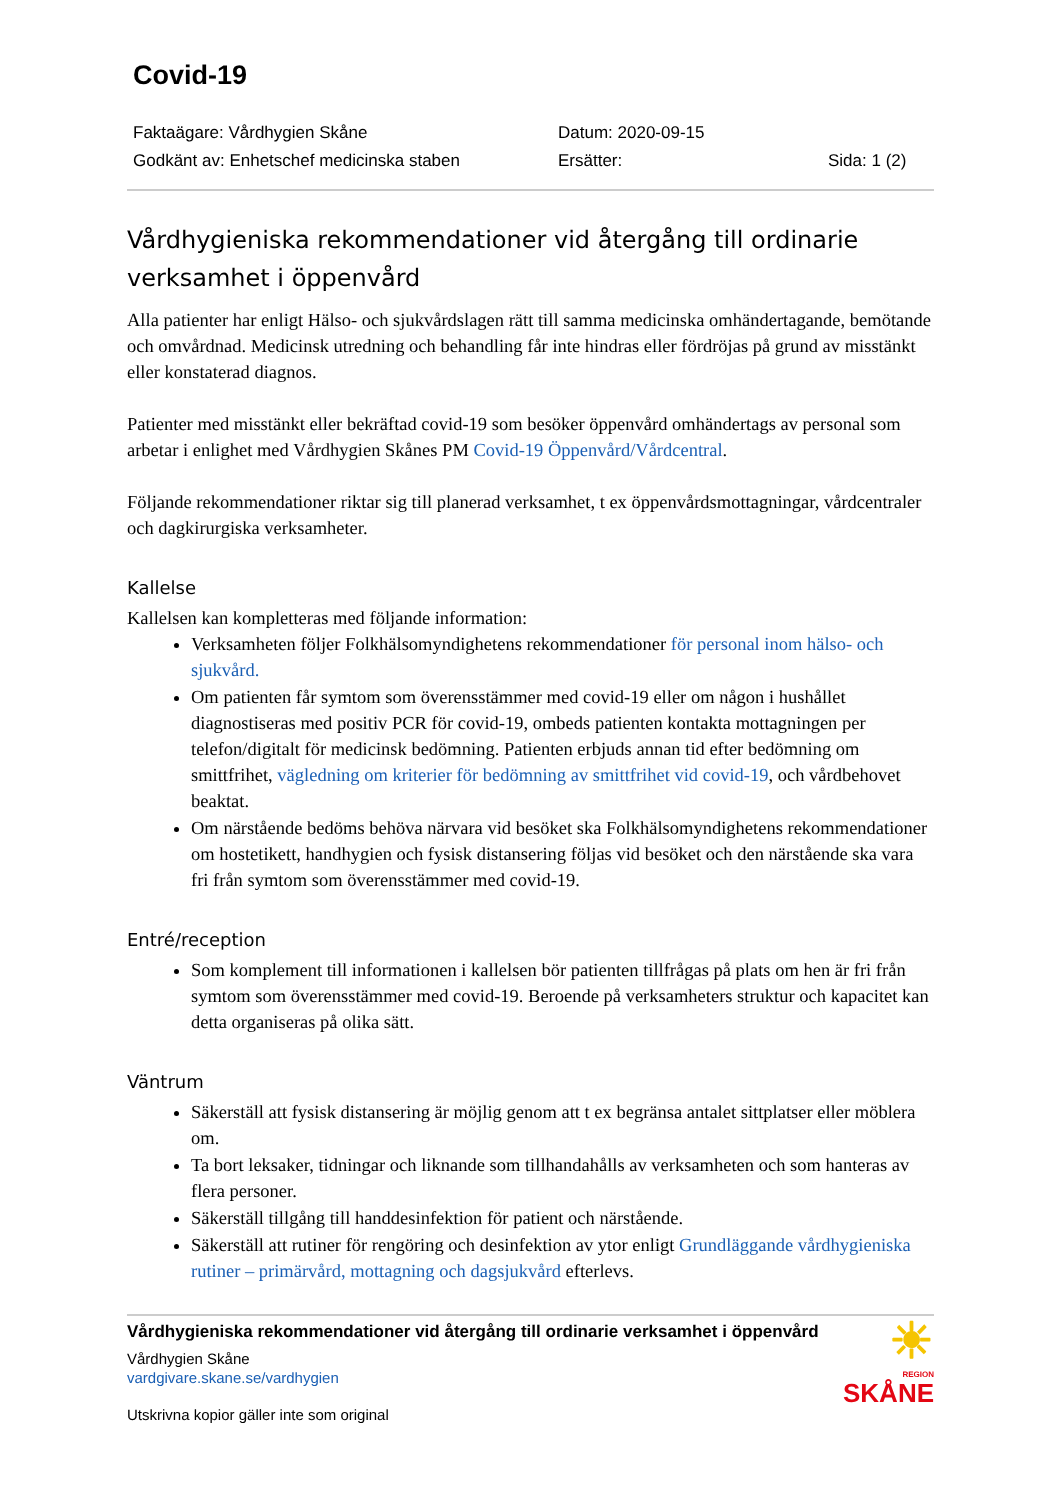Covid-19
Faktaägare: Vårdhygien Skåne
Datum: 2020-09-15
Godkänt av: Enhetschef medicinska staben
Ersätter:
Sida: 1 (2)
Vårdhygieniska rekommendationer vid återgång till ordinarie verksamhet i öppenvård
Alla patienter har enligt Hälso- och sjukvårdslagen rätt till samma medicinska omhändertagande, bemötande och omvårdnad. Medicinsk utredning och behandling får inte hindras eller fördröjas på grund av misstänkt eller konstaterad diagnos.
Patienter med misstänkt eller bekräftad covid-19 som besöker öppenvård omhändertags av personal som arbetar i enlighet med Vårdhygien Skånes PM Covid-19 Öppenvård/Vårdcentral.
Följande rekommendationer riktar sig till planerad verksamhet, t ex öppenvårdsmottagningar, vårdcentraler och dagkirurgiska verksamheter.
Kallelse
Kallelsen kan kompletteras med följande information:
Verksamheten följer Folkhälsomyndighetens rekommendationer för personal inom hälso- och sjukvård.
Om patienten får symtom som överensstämmer med covid-19 eller om någon i hushållet diagnostiseras med positiv PCR för covid-19, ombeds patienten kontakta mottagningen per telefon/digitalt för medicinsk bedömning. Patienten erbjuds annan tid efter bedömning om smittfrihet, vägledning om kriterier för bedömning av smittfrihet vid covid-19, och vårdbehovet beaktat.
Om närstående bedöms behöva närvara vid besöket ska Folkhälsomyndighetens rekommendationer om hostetikett, handhygien och fysisk distansering följas vid besöket och den närstående ska vara fri från symtom som överensstämmer med covid-19.
Entré/reception
Som komplement till informationen i kallelsen bör patienten tillfrågas på plats om hen är fri från symtom som överensstämmer med covid-19. Beroende på verksamheters struktur och kapacitet kan detta organiseras på olika sätt.
Väntrum
Säkerställ att fysisk distansering är möjlig genom att t ex begränsa antalet sittplatser eller möblera om.
Ta bort leksaker, tidningar och liknande som tillhandahålls av verksamheten och som hanteras av flera personer.
Säkerställ tillgång till handdesinfektion för patient och närstående.
Säkerställ att rutiner för rengöring och desinfektion av ytor enligt Grundläggande vårdhygieniska rutiner – primärvård, mottagning och dagsjukvård efterlevs.
Vårdhygieniska rekommendationer vid återgång till ordinarie verksamhet i öppenvård
Vårdhygien Skåne
vardgivare.skane.se/vardhygien
Utskrivna kopior gäller inte som original
☀
REGION
SKÅNE